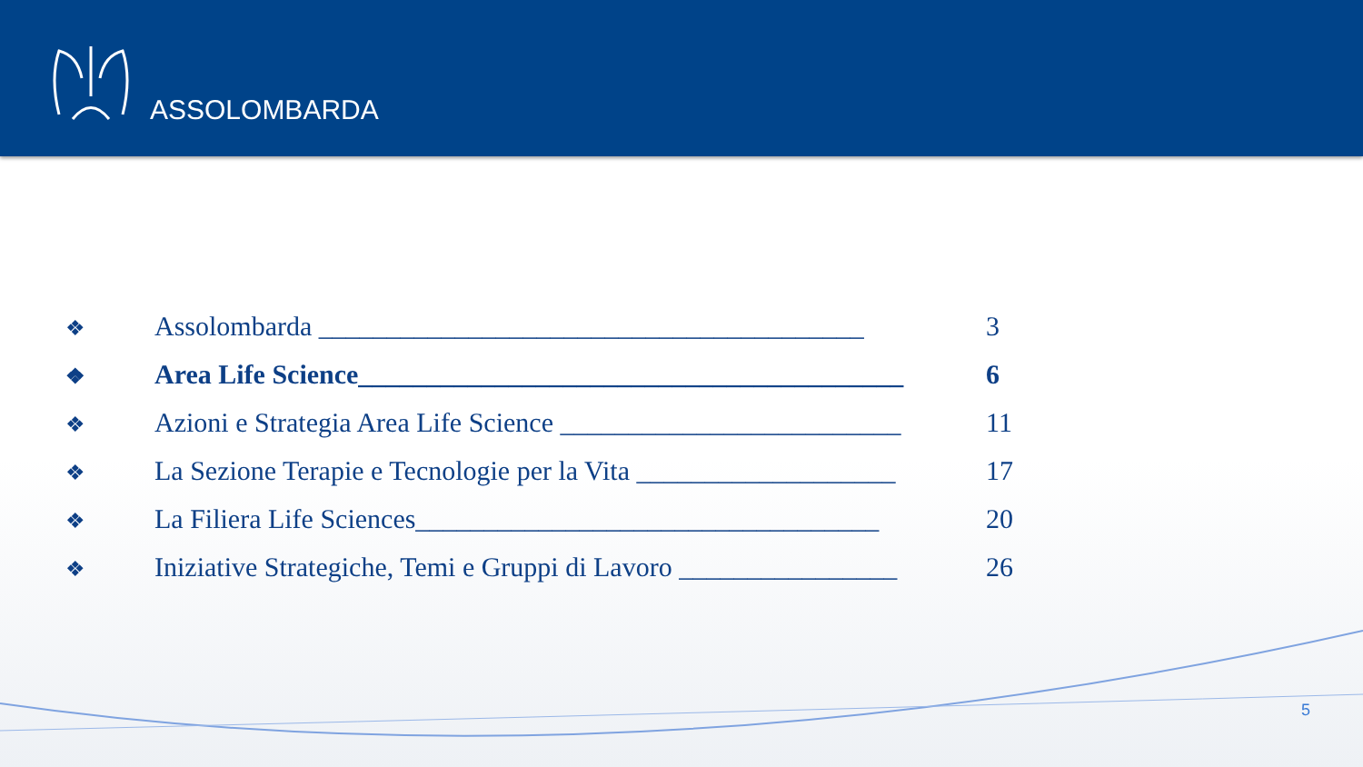ASSOLOMBARDA
❖ Assolombarda ________________________________________ 3
❖ Area Life Science________________________________________ 6
❖ Azioni e Strategia Area Life Science _________________________ 11
❖ La Sezione Terapie e Tecnologie per la Vita ___________________ 17
❖ La Filiera Life Sciences__________________________________ 20
❖ Iniziative Strategiche, Temi e Gruppi di Lavoro ________________ 26
5